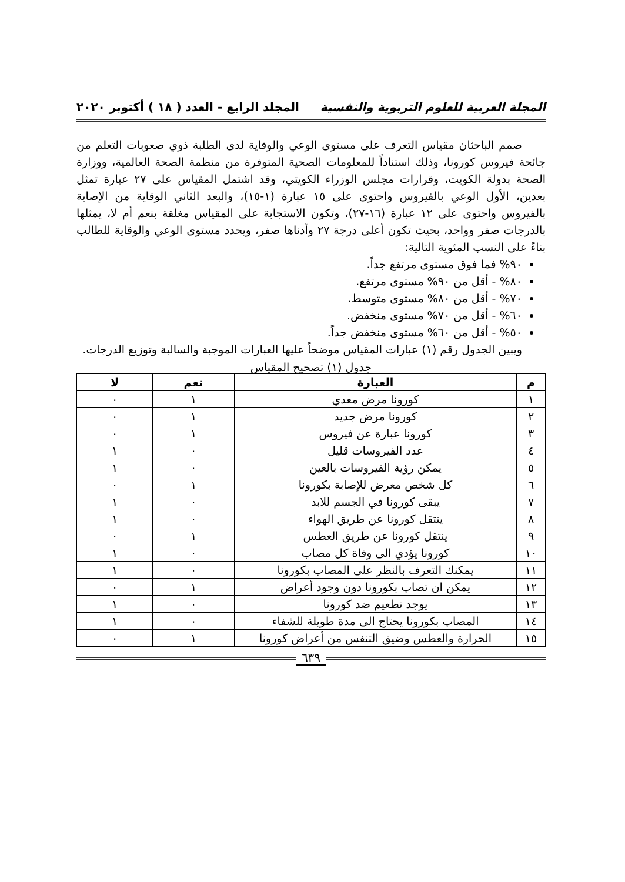المجلة العربية للعلوم التربوية والنفسية المجلد الرابع - العدد ( ١٨ ) أكتوبر ٢٠٢٠
صمم الباحثان مقياس التعرف على مستوى الوعي والوقاية لدى الطلبة ذوي صعوبات التعلم من جائحة فيروس كورونا، وذلك استناداً للمعلومات الصحية المتوفرة من منظمة الصحة العالمية، ووزارة الصحة بدولة الكويت، وقرارات مجلس الوزراء الكويتي، وقد اشتمل المقياس على ٢٧ عبارة تمثل بعدين، الأول الوعي بالفيروس واحتوى على ١٥ عبارة (١-١٥)، والبعد الثاني الوقاية من الإصابة بالفيروس واحتوى على ١٢ عبارة (١٦-٢٧)، وتكون الاستجابة على المقياس مغلقة بنعم أم لا، يمثلها بالدرجات صفر وواحد، بحيث تكون أعلى درجة ٢٧ وأدناها صفر، ويحدد مستوى الوعي والوقاية للطالب بناءً على النسب المئوية التالية:
٩٠% فما فوق مستوى مرتفع جداً.
٨٠% - أقل من ٩٠% مستوى مرتفع.
٧٠% - أقل من ٨٠% مستوى متوسط.
٦٠% - أقل من ٧٠% مستوى منخفض.
٥٠% - أقل من ٦٠% مستوى منخفض جداً.
ويبين الجدول رقم (١) عبارات المقياس موضحاً عليها العبارات الموجبة والسالبة وتوزيع الدرجات.
جدول (١) تصحيح المقياس
| م | العبارة | نعم | لا |
| --- | --- | --- | --- |
| ١ | كورونا مرض معدي | ١ | ٠ |
| ٢ | كورونا مرض جديد | ١ | ٠ |
| ٣ | كورونا عبارة عن فيروس | ١ | ٠ |
| ٤ | عدد الفيروسات قليل | ٠ | ١ |
| ٥ | يمكن رؤية الفيروسات بالعين | ٠ | ١ |
| ٦ | كل شخص معرض للإصابة بكورونا | ١ | ٠ |
| ٧ | يبقى كورونا في الجسم للابد | ٠ | ١ |
| ٨ | ينتقل كورونا عن طريق الهواء | ٠ | ١ |
| ٩ | ينتقل كورونا عن طريق العطس | ١ | ٠ |
| ١٠ | كورونا يؤدي الى وفاة كل مصاب | ٠ | ١ |
| ١١ | يمكنك التعرف بالنظر على المصاب بكورونا | ٠ | ١ |
| ١٢ | يمكن ان تصاب بكورونا دون وجود أعراض | ١ | ٠ |
| ١٣ | يوجد تطعيم ضد كورونا | ٠ | ١ |
| ١٤ | المصاب بكورونا يحتاج الى مدة طويلة للشفاء | ٠ | ١ |
| ١٥ | الحرارة والعطس وضيق التنفس من أعراض كورونا | ١ | ٠ |
٦٣٩